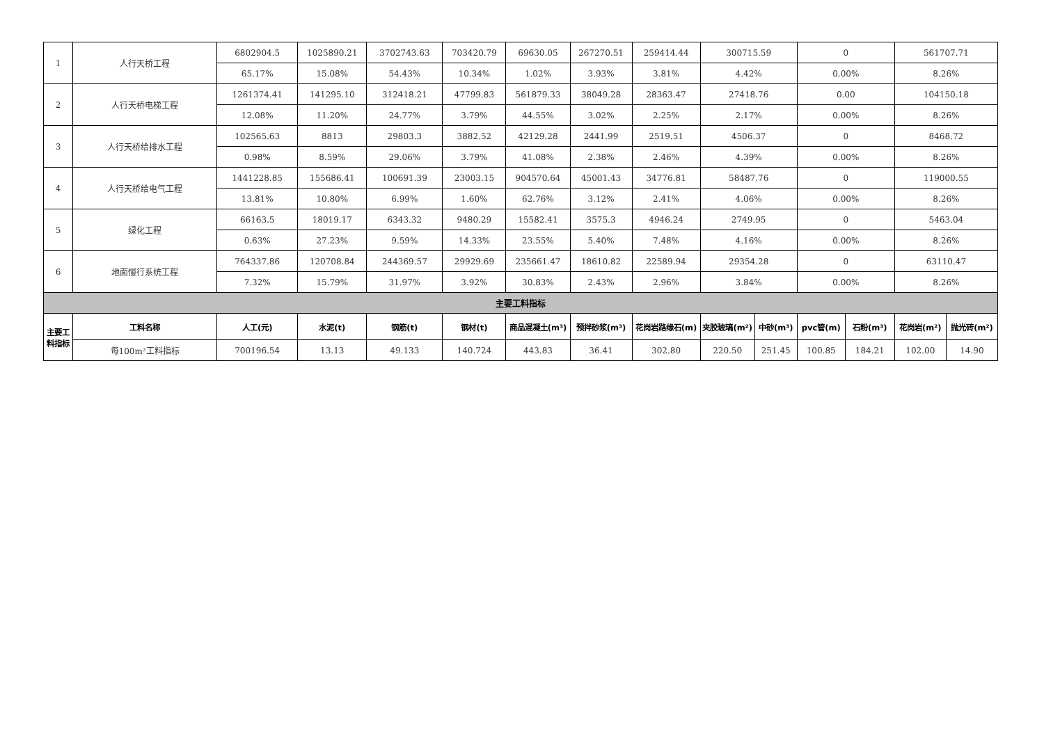| 1 | 人行天桥工程 | 6802904.5 | 1025890.21 | 3702743.63 | 703420.79 | 69630.05 | 267270.51 | 259414.44 | 300715.59 | | 0 | | 561707.71 | |
| | | 65.17% | 15.08% | 54.43% | 10.34% | 1.02% | 3.93% | 3.81% | 4.42% | | 0.00% | | 8.26% | |
| 2 | 人行天桥电梯工程 | 1261374.41 | 141295.10 | 312418.21 | 47799.83 | 561879.33 | 38049.28 | 28363.47 | 27418.76 | | 0.00 | | 104150.18 | |
| | | 12.08% | 11.20% | 24.77% | 3.79% | 44.55% | 3.02% | 2.25% | 2.17% | | 0.00% | | 8.26% | |
| 3 | 人行天桥给排水工程 | 102565.63 | 8813 | 29803.3 | 3882.52 | 42129.28 | 2441.99 | 2519.51 | 4506.37 | | 0 | | 8468.72 | |
| | | 0.98% | 8.59% | 29.06% | 3.79% | 41.08% | 2.38% | 2.46% | 4.39% | | 0.00% | | 8.26% | |
| 4 | 人行天桥给电气工程 | 1441228.85 | 155686.41 | 100691.39 | 23003.15 | 904570.64 | 45001.43 | 34776.81 | 58487.76 | | 0 | | 119000.55 | |
| | | 13.81% | 10.80% | 6.99% | 1.60% | 62.76% | 3.12% | 2.41% | 4.06% | | 0.00% | | 8.26% | |
| 5 | 绿化工程 | 66163.5 | 18019.17 | 6343.32 | 9480.29 | 15582.41 | 3575.3 | 4946.24 | 2749.95 | | 0 | | 5463.04 | |
| | | 0.63% | 27.23% | 9.59% | 14.33% | 23.55% | 5.40% | 7.48% | 4.16% | | 0.00% | | 8.26% | |
| 6 | 地面慢行系统工程 | 764337.86 | 120708.84 | 244369.57 | 29929.69 | 235661.47 | 18610.82 | 22589.94 | 29354.28 | | 0 | | 63110.47 | |
| | | 7.32% | 15.79% | 31.97% | 3.92% | 30.83% | 2.43% | 2.96% | 3.84% | | 0.00% | | 8.26% | |
| 主要工料指标 | | | | | | | | | | | | | | |
| 主要工料指标 | 工料名称 | 人工(元) | 水泥(t) | 钢筋(t) | 钢材(t) | 商品混凝土(m³) | 预拌砂浆(m³) | 花岗岩路缘石(m) | 夹胶玻璃(m²) | 中砂(m³) | pvc管(m) | 石粉(m³) | 花岗岩(m²) | 抛光砖(m²) |
| | 每100m²工料指标 | 700196.54 | 13.13 | 49.133 | 140.724 | 443.83 | 36.41 | 302.80 | 220.50 | 251.45 | 100.85 | 184.21 | 102.00 | 14.90 |